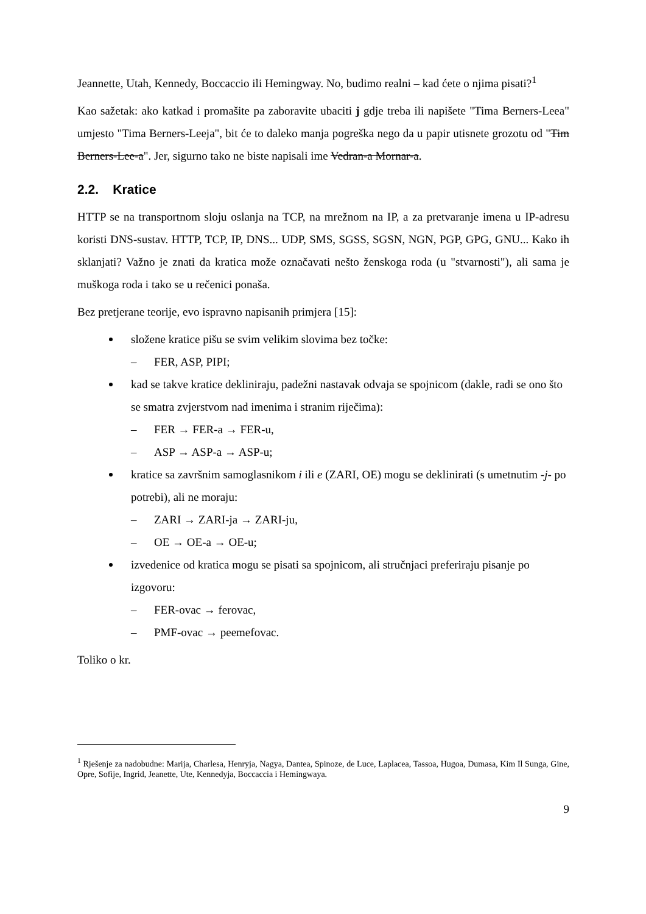Jeannette, Utah, Kennedy, Boccaccio ili Hemingway. No, budimo realni – kad ćete o njima pisati?<sup>1</sup>
Kao sažetak: ako katkad i promašite pa zaboravite ubaciti j gdje treba ili napišete "Tima Berners-Leea" umjesto "Tima Berners-Leeja", bit će to daleko manja pogreška nego da u papir utisnete grozotu od "Tim Berners-Lee-a". Jer, sigurno tako ne biste napisali ime Vedran-a Mornar-a.
2.2. Kratice
HTTP se na transportnom sloju oslanja na TCP, na mrežnom na IP, a za pretvaranje imena u IP-adresu koristi DNS-sustav. HTTP, TCP, IP, DNS... UDP, SMS, SGSS, SGSN, NGN, PGP, GPG, GNU... Kako ih sklanjati? Važno je znati da kratica može označavati nešto ženskoga roda (u "stvarnosti"), ali sama je muškoga roda i tako se u rečenici ponaša.
Bez pretjerane teorije, evo ispravno napisanih primjera [15]:
složene kratice pišu se svim velikim slovima bez točke:
– FER, ASP, PIPI;
kad se takve kratice dekliniraju, padežni nastavak odvaja se spojnicom (dakle, radi se ono što se smatra zvjerstvom nad imenima i stranim riječima):
– FER → FER-a → FER-u,
– ASP → ASP-a → ASP-u;
kratice sa završnim samoglasnikom i ili e (ZARI, OE) mogu se deklinirati (s umetnutim -j- po potrebi), ali ne moraju:
– ZARI → ZARI-ja → ZARI-ju,
– OE → OE-a → OE-u;
izvedenice od kratica mogu se pisati sa spojnicom, ali stručnjaci preferiraju pisanje po izgovoru:
– FER-ovac → ferovac,
– PMF-ovac → peemefovac.
Toliko o kr.
<sup>1</sup> Rješenje za nadobudne: Marija, Charlesa, Henryja, Nagya, Dantea, Spinoze, de Luce, Laplacea, Tassoa, Hugoa, Dumasa, Kim Il Sunga, Gine, Opre, Sofije, Ingrid, Jeanette, Ute, Kennedyja, Boccaccia i Hemingwaya.
9